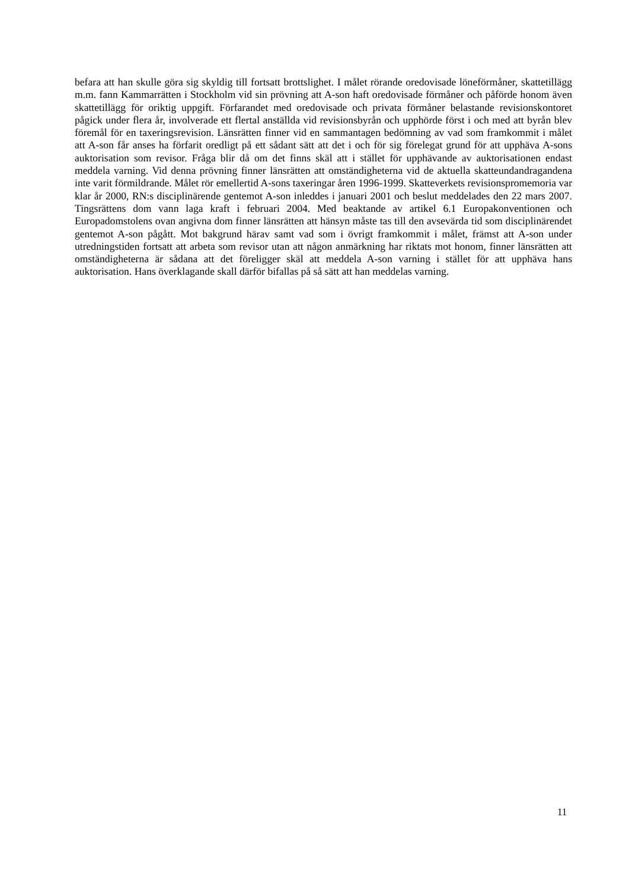befara att han skulle göra sig skyldig till fortsatt brottslighet. I målet rörande oredovisade löneförmåner, skattetillägg m.m. fann Kammarrätten i Stockholm vid sin prövning att A-son haft oredovisade förmåner och påförde honom även skattetillägg för oriktig uppgift. Förfarandet med oredovisade och privata förmåner belastande revisionskontoret pågick under flera år, involverade ett flertal anställda vid revisionsbyrån och upphörde först i och med att byrån blev föremål för en taxeringsrevision. Länsrätten finner vid en sammantagen bedömning av vad som framkommit i målet att A-son får anses ha förfarit oredligt på ett sådant sätt att det i och för sig förelegat grund för att upphäva A-sons auktorisation som revisor. Fråga blir då om det finns skäl att i stället för upphävande av auktorisationen endast meddela varning. Vid denna prövning finner länsrätten att omständigheterna vid de aktuella skatteundandragandena inte varit förmildrande. Målet rör emellertid A-sons taxeringar åren 1996-1999. Skatteverkets revisionspromemoria var klar år 2000, RN:s disciplinärende gentemot A-son inleddes i januari 2001 och beslut meddelades den 22 mars 2007. Tingsrättens dom vann laga kraft i februari 2004. Med beaktande av artikel 6.1 Europakonventionen och Europadomstolens ovan angivna dom finner länsrätten att hänsyn måste tas till den avsevärda tid som disciplinärendet gentemot A-son pågått. Mot bakgrund härav samt vad som i övrigt framkommit i målet, främst att A-son under utredningstiden fortsatt att arbeta som revisor utan att någon anmärkning har riktats mot honom, finner länsrätten att omständigheterna är sådana att det föreligger skäl att meddela A-son varning i stället för att upphäva hans auktorisation. Hans överklagande skall därför bifallas på så sätt att han meddelas varning.
11